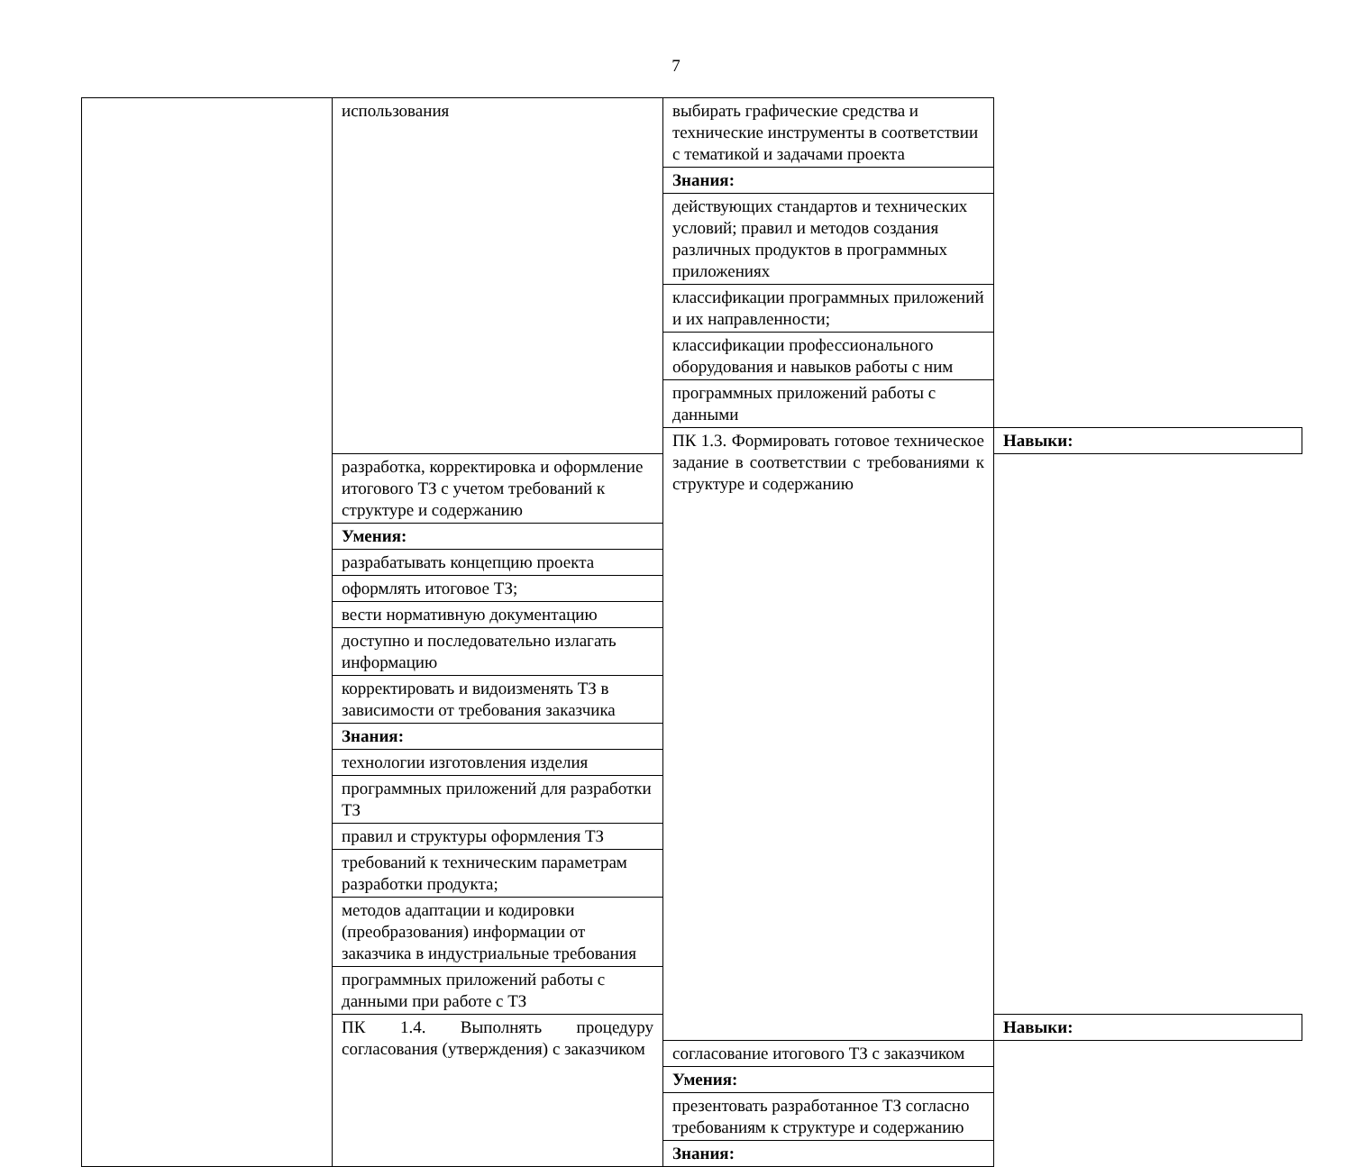7
| | использования | выбирать графические средства и технические инструменты в соответствии с тематикой и задачами проекта | |
| | | Знания: | |
| | | действующих стандартов и технических условий; правил и методов создания различных продуктов в программных приложениях | |
| | | классификации программных приложений и их направленности; | |
| | | классификации профессионального оборудования и навыков работы с ним | |
| | | программных приложений работы с данными | |
| | | ПК 1.3. Формировать готовое техническое задание в соответствии с требованиями к структуре и содержанию | Навыки: |
| | разработка, корректировка и оформление итогового ТЗ с учетом требований к структуре и содержанию | | |
| | Умения: | | |
| | разрабатывать концепцию проекта | | |
| | оформлять итоговое ТЗ; | | |
| | вести нормативную документацию | | |
| | доступно и последовательно излагать информацию | | |
| | корректировать и видоизменять ТЗ в зависимости от требования заказчика | | |
| | Знания: | | |
| | технологии изготовления изделия | | |
| | программных приложений для разработки ТЗ | | |
| | правил и структуры оформления ТЗ | | |
| | требований к техническим параметрам разработки продукта; | | |
| | методов адаптации и кодировки (преобразования) информации от заказчика в индустриальные требования | | |
| | программных приложений работы с данными при работе с ТЗ | | |
| | ПК 1.4. Выполнять процедуру согласования (утверждения) с заказчиком | | Навыки: |
| | | согласование итогового ТЗ с заказчиком | |
| | | Умения: | |
| | | презентовать разработанное ТЗ согласно требованиям к структуре и содержанию | |
| | | Знания: | |